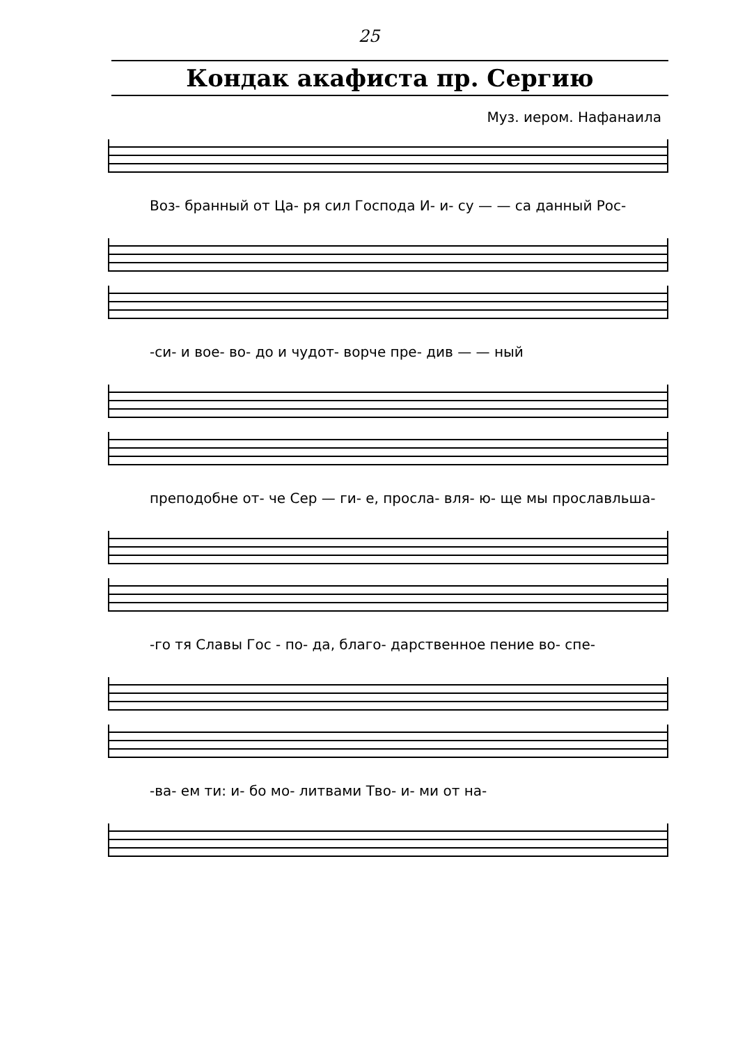25
Кондак акафиста пр. Сергию
Муз. иером. Нафанаила
Воз- бранный от Ца- ря сил Господа И- и- су — — са данный Рос-
-си- и вое- во- до и чудот- ворче пре- див — — ный
преподобне от- че Сер — ги- е, просла- вля- ю- ще мы прославльша-
-го тя Славы Гос - по- да, благо- дарственное пение во- спе-
-ва- ем ти: и- бо мо- литвами Тво- и- ми от на-